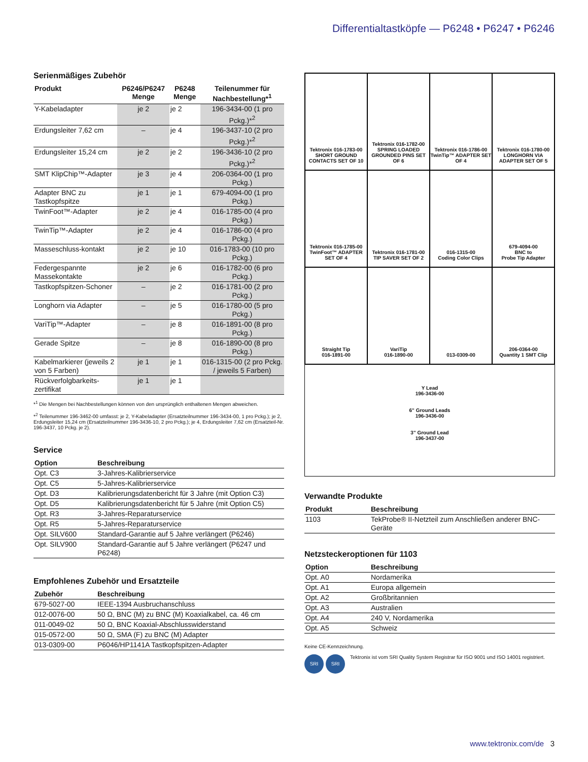Differentialtastköpfe — P6248 • P6247 • P6246
Serienmäßiges Zubehör
| Produkt | P6246/P6247 Menge | P6248 Menge | Teilenummer für Nachbestellung*<sup>1</sup> |
| --- | --- | --- | --- |
| Y-Kabeladapter | je 2 | je 2 | 196-3434-00 (1 pro Pckg.)*<sup>2</sup> |
| Erdungsleiter 7,62 cm | – | je 4 | 196-3437-10 (2 pro Pckg.)*<sup>2</sup> |
| Erdungsleiter 15,24 cm | je 2 | je 2 | 196-3436-10 (2 pro Pckg.)*<sup>2</sup> |
| SMT KlipChip™-Adapter | je 3 | je 4 | 206-0364-00 (1 pro Pckg.) |
| Adapter BNC zu Tastkopfspitze | je 1 | je 1 | 679-4094-00 (1 pro Pckg.) |
| TwinFoot™-Adapter | je 2 | je 4 | 016-1785-00 (4 pro Pckg.) |
| TwinTip™-Adapter | je 2 | je 4 | 016-1786-00 (4 pro Pckg.) |
| Masseschluss-kontakt | je 2 | je 10 | 016-1783-00 (10 pro Pckg.) |
| Federgespannte Massekontakte | je 2 | je 6 | 016-1782-00 (6 pro Pckg.) |
| Tastkopfspitzen-Schoner | – | je 2 | 016-1781-00 (2 pro Pckg.) |
| Longhorn via Adapter | – | je 5 | 016-1780-00 (5 pro Pckg.) |
| VariTip™-Adapter | – | je 8 | 016-1891-00 (8 pro Pckg.) |
| Gerade Spitze | – | je 8 | 016-1890-00 (8 pro Pckg.) |
| Kabelmarkierer (jeweils 2 von 5 Farben) | je 1 | je 1 | 016-1315-00 (2 pro Pckg. / jeweils 5 Farben) |
| Rückverfolgbarkeits-zertifikat | je 1 | je 1 | |
*<sup>1</sup> Die Mengen bei Nachbestellungen können von den ursprünglich enthaltenen Mengen abweichen.
*<sup>2</sup> Teilenummer 196-3462-00 umfasst: je 2, Y-Kabeladapter (Ersatzteilnummer 196-3434-00, 1 pro Pckg.); je 2, Erdungsleiter 15,24 cm (Ersatzteilnummer 196-3436-10, 2 pro Pckg.); je 4, Erdungsleiter 7,62 cm (Ersatzteil-Nr. 196-3437, 10 Pckg. je 2).
Service
| Option | Beschreibung |
| --- | --- |
| Opt. C3 | 3-Jahres-Kalibrierservice |
| Opt. C5 | 5-Jahres-Kalibrierservice |
| Opt. D3 | Kalibrierungsdatenbericht für 3 Jahre (mit Option C3) |
| Opt. D5 | Kalibrierungsdatenbericht für 5 Jahre (mit Option C5) |
| Opt. R3 | 3-Jahres-Reparaturservice |
| Opt. R5 | 5-Jahres-Reparaturservice |
| Opt. SILV600 | Standard-Garantie auf 5 Jahre verlängert (P6246) |
| Opt. SILV900 | Standard-Garantie auf 5 Jahre verlängert (P6247 und P6248) |
Empfohlenes Zubehör und Ersatzteile
| Zubehör | Beschreibung |
| --- | --- |
| 679-5027-00 | IEEE-1394 Ausbruchanschluss |
| 012-0076-00 | 50 Ω, BNC (M) zu BNC (M) Koaxialkabel, ca. 46 cm |
| 011-0049-02 | 50 Ω, BNC Koaxial-Abschlusswiderstand |
| 015-0572-00 | 50 Ω, SMA (F) zu BNC (M) Adapter |
| 013-0309-00 | P6046/HP1141A Tastkopfspitzen-Adapter |
Tektronix 016-1783-00 SHORT GROUND CONTACTS SET OF 10
Tektronix 016-1782-00 SPRING LOADED GROUNDED PINS SET OF 6
Tektronix 016-1786-00 TwinTip™ ADAPTER SET OF 4
Tektronix 016-1780-00 LONGHORN VIA ADAPTER SET OF 5
Tektronix 016-1785-00 TwinFoot™ ADAPTER SET OF 4
Tektronix 016-1781-00 TIP SAVER SET OF 2
016-1315-00
Coding Color Clips
679-4094-00
BNC to
Probe Tip Adapter
Straight Tip
016-1891-00
VariTip
016-1890-00
013-0309-00
206-0364-00
Quantity 1 SMT Clip
Y Lead
196-3436-00
6" Ground Leads
196-3436-00
3" Ground Lead
196-3437-00
Verwandte Produkte
| Produkt | Beschreibung |
| --- | --- |
| 1103 | TekProbe® II-Netzteil zum Anschließen anderer BNC-Geräte |
Netzsteckeroptionen für 1103
| Option | Beschreibung |
| --- | --- |
| Opt. A0 | Nordamerika |
| Opt. A1 | Europa allgemein |
| Opt. A2 | Großbritannien |
| Opt. A3 | Australien |
| Opt. A4 | 240 V, Nordamerika |
| Opt. A5 | Schweiz |
Keine CE-Kennzeichnung.
SRI SRI
Tektronix ist vom SRI Quality System Registrar für ISO 9001 und ISO 14001 registriert.
www.tektronix.com/de 3